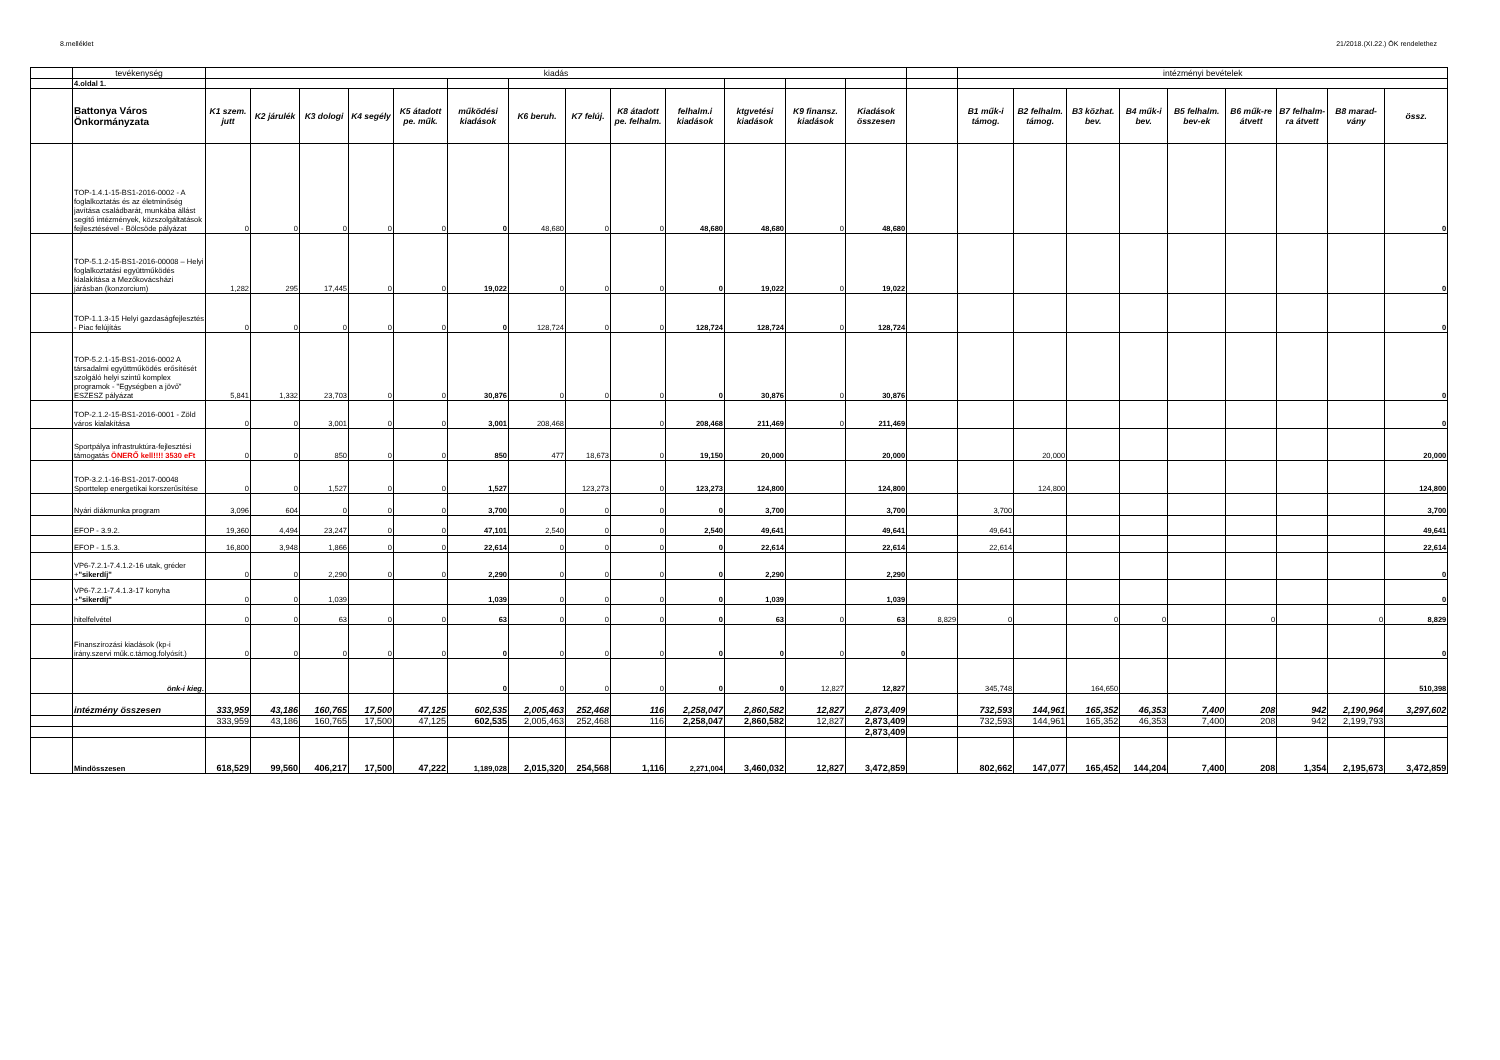8.melléklet 21/2018.(XI.22.) ÖK rendelethez
| | tevékenység | kiadás | | | | | | | | | | | | | | intézményi bevételek | | | | | | | | |
| | 4.oldal 1. | | | | | | | | | | | | | | | | | | | | | | | |
| | Battonya Város Önkormányzata | K1 szem. jutt | K2 járulék | K3 dologi | K4 segély | K5 átadott pe. műk. | működési kiadások | K6 beruh. | K7 felúj. | K8 átadott pe. felhalm. | felhalm.i kiadások | ktgvetési kiadások | K9 finansz. kiadások | Kiadások összesen | | B1 műk-i támog. | B2 felhalm. támog. | B3 közhat. bev. | B4 műk-i bev. | B5 felhalm. bev-ek | B6 műk-re átvett | B7 felhalm-ra átvett | B8 marad-vány | össz. |
| | TOP-1.4.1-15-BS1-2016-0002 - A foglalkoztatás és az életminőség javítása családbarát, munkába állást segítő intézmények, közszolgáltatások fejlesztésével - Bölcsöde pályázat | 0 | 0 | 0 | 0 | 0 | 0 | 48,680 | 0 | 0 | 48,680 | 48,680 | 0 | 48,680 | | | | | | | | | | 0 |
| | TOP-5.1.2-15-BS1-2016-00008 – Helyi foglalkoztatási együttműködés kialakítása a Mezőkovácsházi járásban (konzorcium) | 1,282 | 295 | 17,445 | 0 | 0 | 19,022 | 0 | 0 | 0 | 0 | 19,022 | 0 | 19,022 | | | | | | | | | | 0 |
| | TOP-1.1.3-15 Helyi gazdaságfejlesztés - Piac felújítás | 0 | 0 | 0 | 0 | 0 | 0 | 128,724 | 0 | 0 | 128,724 | 128,724 | 0 | 128,724 | | | | | | | | | | 0 |
| | TOP-5.2.1-15-BS1-2016-0002 A társadalmi együttműködés erősítését szolgáló helyi szintű komplex programok - "Egységben a jövő" ESZESZ pályázat | 5,841 | 1,332 | 23,703 | 0 | 0 | 30,876 | 0 | 0 | 0 | 0 | 30,876 | 0 | 30,876 | | | | | | | | | | 0 |
| | TOP-2.1.2-15-BS1-2016-0001 - Zöld város kialakítása | 0 | 0 | 3,001 | 0 | 0 | 3,001 | 208,468 | | 0 | 208,468 | 211,469 | 0 | 211,469 | | | | | | | | | | 0 |
| | Sportpálya infrastruktúra-fejlesztési támogatás ÖNERŐ kell!!!! 3530 eFt | 0 | 0 | 850 | 0 | 0 | 850 | 477 | 18,673 | 0 | 19,150 | 20,000 | | 20,000 | | | 20,000 | | | | | | | 20,000 |
| | TOP-3.2.1-16-BS1-2017-00048 Sporttelep energetikai korszerűsítése | 0 | 0 | 1,527 | 0 | 0 | 1,527 | | 123,273 | 0 | 123,273 | 124,800 | | 124,800 | | | 124,800 | | | | | | | 124,800 |
| | Nyári diákmunka program | 3,096 | 604 | 0 | 0 | 0 | 3,700 | 0 | 0 | 0 | 0 | 3,700 | | 3,700 | | 3,700 | | | | | | | | 3,700 |
| | EFOP - 3.9.2. | 19,360 | 4,494 | 23,247 | 0 | 0 | 47,101 | 2,540 | 0 | 0 | 2,540 | 49,641 | | 49,641 | | 49,641 | | | | | | | | 49,641 |
| | EFOP - 1.5.3. | 16,800 | 3,948 | 1,866 | 0 | 0 | 22,614 | 0 | 0 | 0 | 0 | 22,614 | | 22,614 | | 22,614 | | | | | | | | 22,614 |
| | VP6-7.2.1-7.4.1.2-16 utak, gréder + "sikerdíj" | 0 | 0 | 2,290 | 0 | 0 | 2,290 | 0 | 0 | 0 | 0 | 2,290 | | 2,290 | | | | | | | | | | 0 |
| | VP6-7.2.1-7.4.1.3-17 konyha + "sikerdíj" | 0 | 0 | 1,039 | | | 1,039 | 0 | 0 | 0 | 0 | 1,039 | | 1,039 | | | | | | | | | | 0 |
| | hitelfelvétel | 0 | 0 | 63 | 0 | 0 | 63 | 0 | 0 | 0 | 0 | 63 | 0 | 63 | 8,829 | 0 | | 0 | 0 | | 0 | | 0 | 8,829 |
| | Finanszírozási kiadások (kp-i irány.szervi műk.c.támog.folyósít.) | 0 | 0 | 0 | 0 | 0 | 0 | 0 | 0 | 0 | 0 | 0 | 0 | 0 | | | | | | | | | | 0 |
| | önk-i kieg. | | | | | | 0 | 0 | 0 | 0 | 0 | 0 | 12,827 | 12,827 | | 345,748 | | 164,650 | | | | | | 510,398 |
| | intézmény összesen | 333,959 | 43,186 | 160,765 | 17,500 | 47,125 | 602,535 | 2,005,463 | 252,468 | 116 | 2,258,047 | 2,860,582 | 12,827 | 2,873,409 | | 732,593 | 144,961 | 165,352 | 46,353 | 7,400 | 208 | 942 | 2,190,964 | 3,297,602 |
| | | 333,959 | 43,186 | 160,765 | 17,500 | 47,125 | 602,535 | 2,005,463 | 252,468 | 116 | 2,258,047 | 2,860,582 | 12,827 | 2,873,409 | | 732,593 | 144,961 | 165,352 | 46,353 | 7,400 | 208 | 942 | 2,199,793 | |
| | | | | | | | | | | | | | | 2,873,409 | | | | | | | | | | |
| | Mindösszesen | 618,529 | 99,560 | 406,217 | 17,500 | 47,222 | 1,189,028 | 2,015,320 | 254,568 | 1,116 | 2,271,004 | 3,460,032 | 12,827 | 3,472,859 | | 802,662 | 147,077 | 165,452 | 144,204 | 7,400 | 208 | 1,354 | 2,195,673 | 3,472,859 |